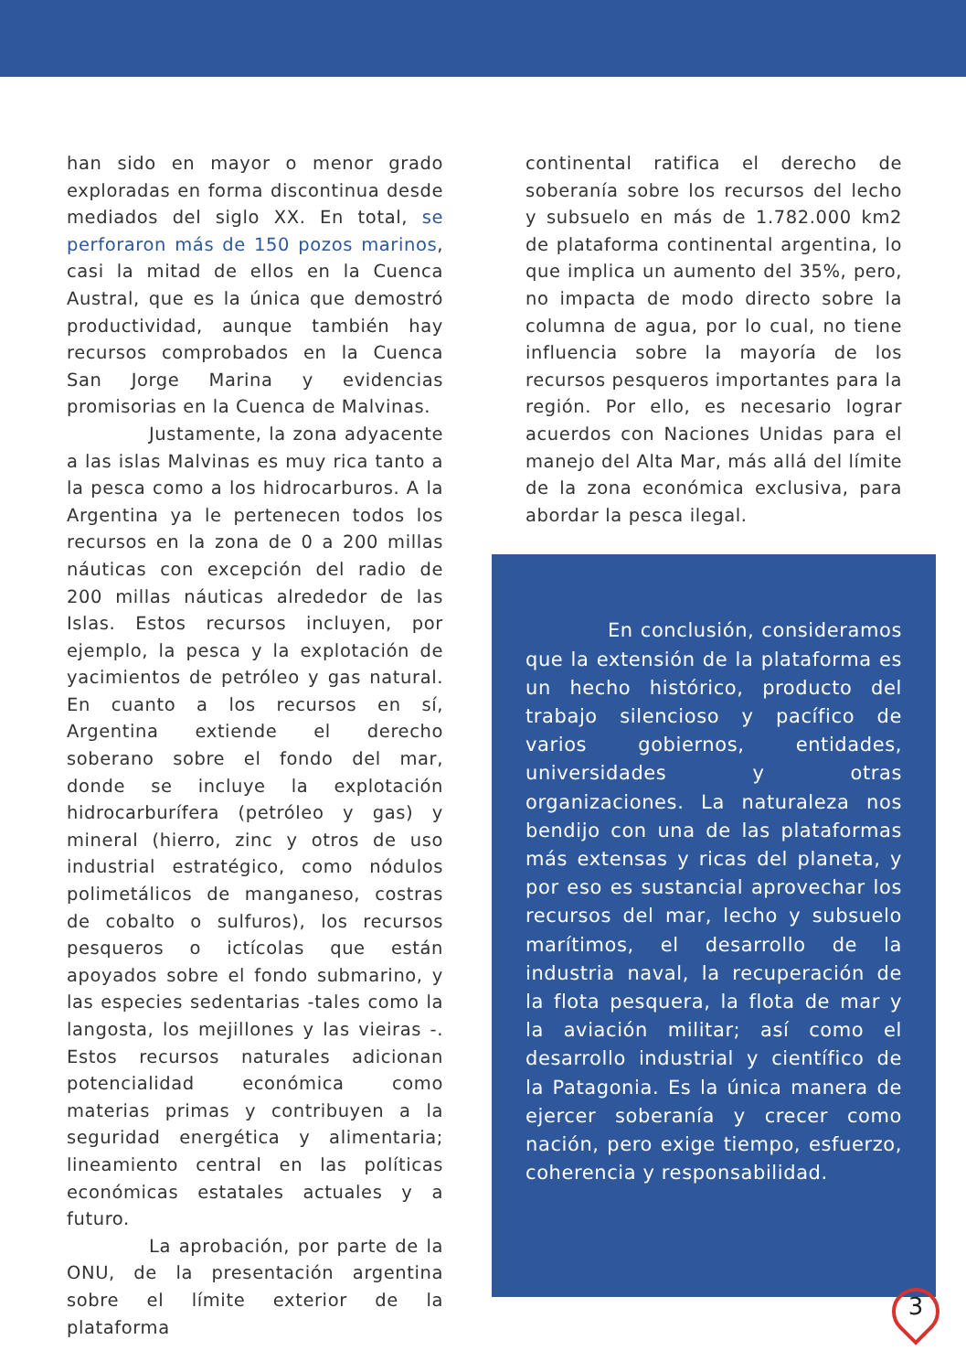han sido en mayor o menor grado exploradas en forma discontinua desde mediados del siglo XX. En total, se perforaron más de 150 pozos marinos, casi la mitad de ellos en la Cuenca Austral, que es la única que demostró productividad, aunque también hay recursos comprobados en la Cuenca San Jorge Marina y evidencias promisorias en la Cuenca de Malvinas.
Justamente, la zona adyacente a las islas Malvinas es muy rica tanto a la pesca como a los hidrocarburos. A la Argentina ya le pertenecen todos los recursos en la zona de 0 a 200 millas náuticas con excepción del radio de 200 millas náuticas alrededor de las Islas. Estos recursos incluyen, por ejemplo, la pesca y la explotación de yacimientos de petróleo y gas natural. En cuanto a los recursos en sí, Argentina extiende el derecho soberano sobre el fondo del mar, donde se incluye la explotación hidrocarburífera (petróleo y gas) y mineral (hierro, zinc y otros de uso industrial estratégico, como nódulos polimetálicos de manganeso, costras de cobalto o sulfuros), los recursos pesqueros o ictícolas que están apoyados sobre el fondo submarino, y las especies sedentarias -tales como la langosta, los mejillones y las vieiras -. Estos recursos naturales adicionan potencialidad económica como materias primas y contribuyen a la seguridad energética y alimentaria; lineamiento central en las políticas económicas estatales actuales y a futuro.
La aprobación, por parte de la ONU, de la presentación argentina sobre el límite exterior de la plataforma
continental ratifica el derecho de soberanía sobre los recursos del lecho y subsuelo en más de 1.782.000 km2 de plataforma continental argentina, lo que implica un aumento del 35%, pero, no impacta de modo directo sobre la columna de agua, por lo cual, no tiene influencia sobre la mayoría de los recursos pesqueros importantes para la región. Por ello, es necesario lograr acuerdos con Naciones Unidas para el manejo del Alta Mar, más allá del límite de la zona económica exclusiva, para abordar la pesca ilegal.
En conclusión, consideramos que la extensión de la plataforma es un hecho histórico, producto del trabajo silencioso y pacífico de varios gobiernos, entidades, universidades y otras organizaciones. La naturaleza nos bendijo con una de las plataformas más extensas y ricas del planeta, y por eso es sustancial aprovechar los recursos del mar, lecho y subsuelo marítimos, el desarrollo de la industria naval, la recuperación de la flota pesquera, la flota de mar y la aviación militar; así como el desarrollo industrial y científico de la Patagonia. Es la única manera de ejercer soberanía y crecer como nación, pero exige tiempo, esfuerzo, coherencia y responsabilidad.
3